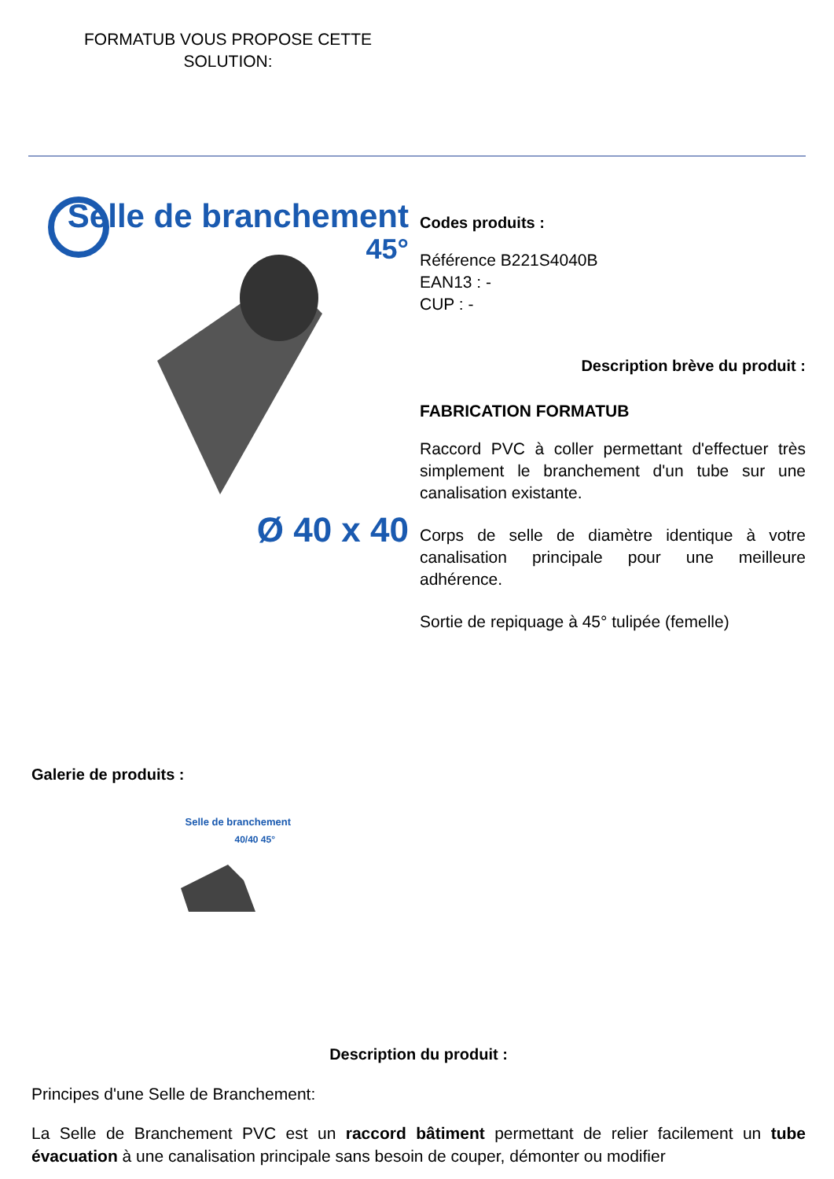FORMATUB VOUS PROPOSE CETTE SOLUTION:
Selle de branchement
45°
Ø 40 x 40
Codes produits :
Référence B221S4040B
EAN13 : -
CUP : -
Description brève du produit :
FABRICATION FORMATUB
Raccord PVC à coller permettant d'effectuer très simplement le branchement d'un tube sur une canalisation existante.
Corps de selle de diamètre identique à votre canalisation principale pour une meilleure adhérence.
Sortie de repiquage à 45° tulipée (femelle)
Galerie de produits :
Selle de branchement
40/40 45°
Description du produit :
Principes d'une Selle de Branchement:
La Selle de Branchement PVC est un raccord bâtiment permettant de relier facilement un tube évacuation à une canalisation principale sans besoin de couper, démonter ou modifier